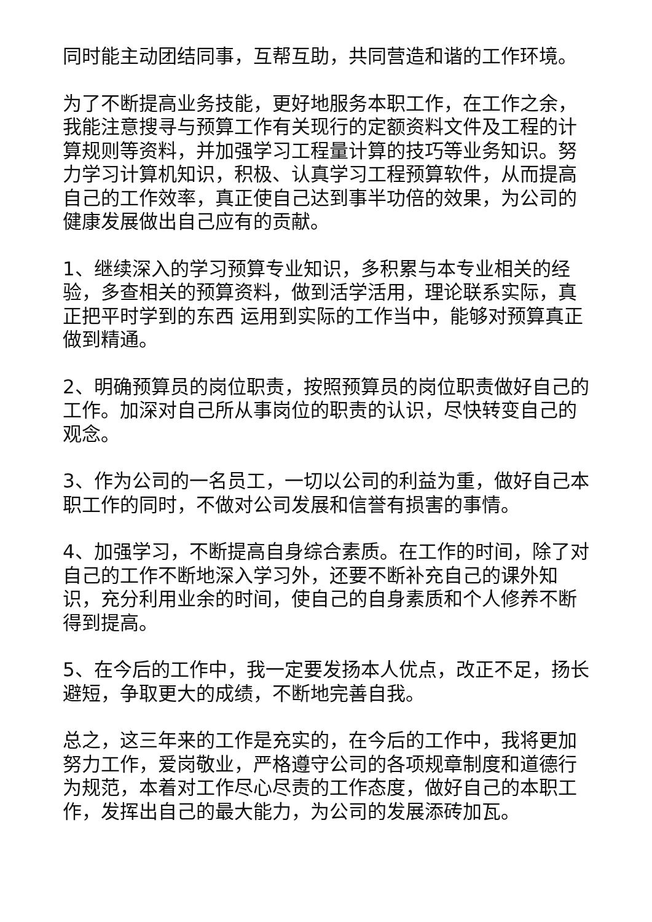同时能主动团结同事，互帮互助，共同营造和谐的工作环境。
为了不断提高业务技能，更好地服务本职工作，在工作之余，我能注意搜寻与预算工作有关现行的定额资料文件及工程的计算规则等资料，并加强学习工程量计算的技巧等业务知识。努力学习计算机知识，积极、认真学习工程预算软件，从而提高自己的工作效率，真正使自己达到事半功倍的效果，为公司的健康发展做出自己应有的贡献。
1、继续深入的学习预算专业知识，多积累与本专业相关的经验，多查相关的预算资料，做到活学活用，理论联系实际，真正把平时学到的东西 运用到实际的工作当中，能够对预算真正做到精通。
2、明确预算员的岗位职责，按照预算员的岗位职责做好自己的工作。加深对自己所从事岗位的职责的认识，尽快转变自己的观念。
3、作为公司的一名员工，一切以公司的利益为重，做好自己本职工作的同时，不做对公司发展和信誉有损害的事情。
4、加强学习，不断提高自身综合素质。在工作的时间，除了对自己的工作不断地深入学习外，还要不断补充自己的课外知识，充分利用业余的时间，使自己的自身素质和个人修养不断得到提高。
5、在今后的工作中，我一定要发扬本人优点，改正不足，扬长避短，争取更大的成绩，不断地完善自我。
总之，这三年来的工作是充实的，在今后的工作中，我将更加努力工作，爱岗敬业，严格遵守公司的各项规章制度和道德行为规范，本着对工作尽心尽责的工作态度，做好自己的本职工作，发挥出自己的最大能力，为公司的发展添砖加瓦。